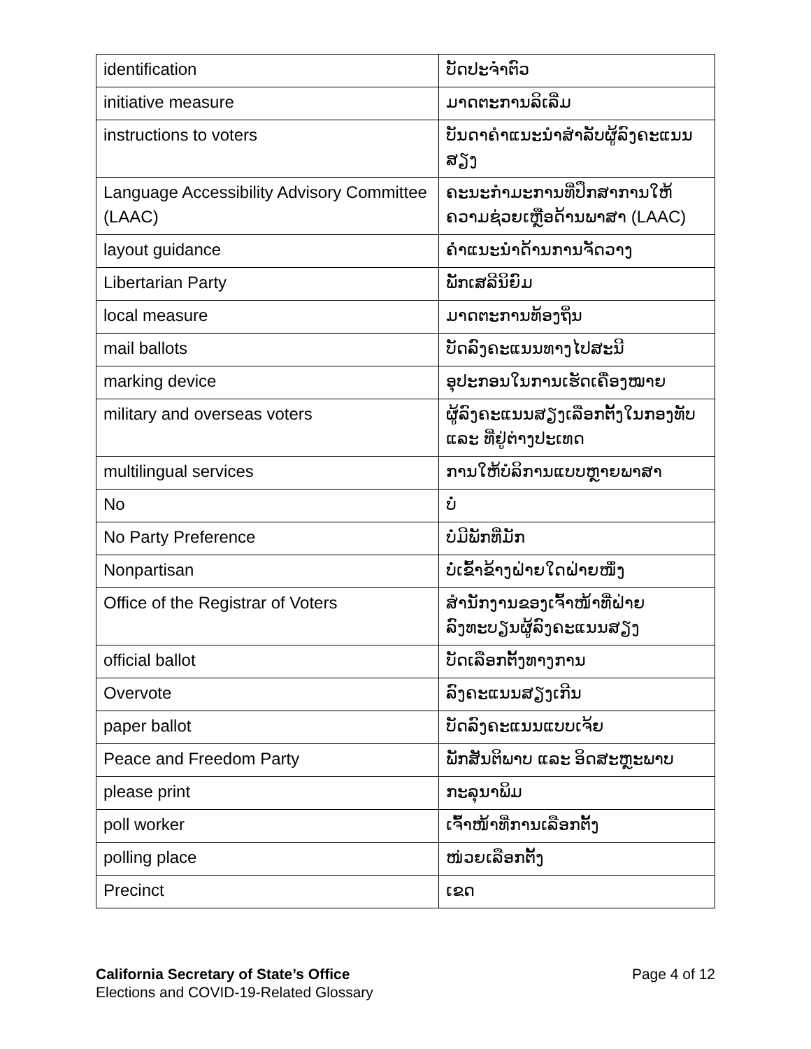| identification | ບັດປະຈຳຕົວ |
| initiative measure | ມາດຕະການລິເລີ່ມ |
| instructions to voters | ບັນດາຄຳແນະນຳສຳລັບຜູ້ລົງຄະແນນສຽງ |
| Language Accessibility Advisory Committee (LAAC) | ຄະນະກຳມະການທີ່ປຶກສາການໃຫ້ຄວາມຊ່ວຍເຫຼືອດ້ານພາສາ (LAAC) |
| layout guidance | ຄຳແນະນຳດ້ານການຈັດວາງ |
| Libertarian Party | ພັກເສລີນິຍົມ |
| local measure | ມາດຕະການທ້ອງຖິ່ນ |
| mail ballots | ບັດລົງຄະແນນທາງໄປສະນີ |
| marking device | ອຸປະກອນໃນການເຮັດເຄື່ອງໝາຍ |
| military and overseas voters | ຜູ້ລົງຄະແນນສຽງເລືອກຕັ້ງໃນກອງທັບ ແລະ ທີ່ຢູ່ຕ່າງປະເທດ |
| multilingual services | ການໃຫ້ບໍລິການແບບຫຼາຍພາສາ |
| No | ບໍ່ |
| No Party Preference | ບໍ່ມີພັກທີ່ມັກ |
| Nonpartisan | ບໍ່ເຂົ້າຂ້າງຝ່າຍໃດຝ່າຍໜຶ່ງ |
| Office of the Registrar of Voters | ສຳນັກງານຂອງເຈົ້າໜ້າທີ່ຝ່າຍລົງທະບຽນຜູ້ລົງຄະແນນສຽງ |
| official ballot | ບັດເລືອກຕັ້ງທາງການ |
| Overvote | ລົງຄະແນນສຽງເກີນ |
| paper ballot | ບັດລົງຄະແນນແບບເຈ້ຍ |
| Peace and Freedom Party | ພັກສັນຕິພາບ ແລະ ອິດສະຫຼະພາບ |
| please print | ກະລຸນາພິມ |
| poll worker | ເຈົ້າໜ້າທີ່ການເລືອກຕັ້ງ |
| polling place | ໜ່ວຍເລືອກຕັ້ງ |
| Precinct | ເຂດ |
Page 4 of 12 California Secretary of State’s Office
Elections and COVID-19-Related Glossary